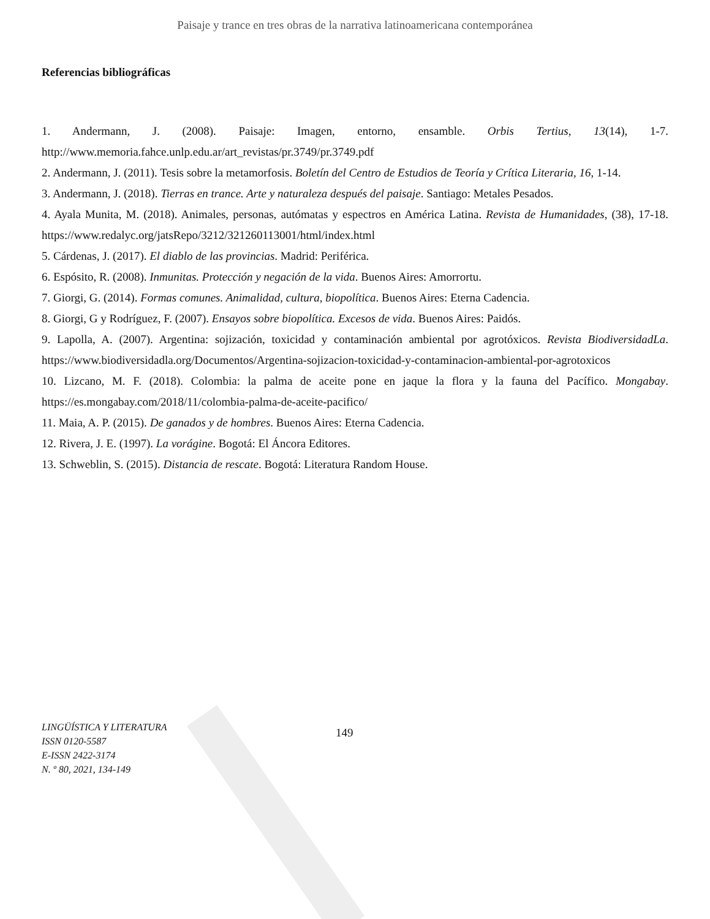Paisaje y trance en tres obras de la narrativa latinoamericana contemporánea
Referencias bibliográficas
1. Andermann, J. (2008). Paisaje: Imagen, entorno, ensamble. Orbis Tertius, 13(14), 1-7. http://www.memoria.fahce.unlp.edu.ar/art_revistas/pr.3749/pr.3749.pdf
2. Andermann, J. (2011). Tesis sobre la metamorfosis. Boletín del Centro de Estudios de Teoría y Crítica Literaria, 16, 1-14.
3. Andermann, J. (2018). Tierras en trance. Arte y naturaleza después del paisaje. Santiago: Metales Pesados.
4. Ayala Munita, M. (2018). Animales, personas, autómatas y espectros en América Latina. Revista de Humanidades, (38), 17-18. https://www.redalyc.org/jatsRepo/3212/321260113001/html/index.html
5. Cárdenas, J. (2017). El diablo de las provincias. Madrid: Periférica.
6. Espósito, R. (2008). Inmunitas. Protección y negación de la vida. Buenos Aires: Amorrortu.
7. Giorgi, G. (2014). Formas comunes. Animalidad, cultura, biopolítica. Buenos Aires: Eterna Cadencia.
8. Giorgi, G y Rodríguez, F. (2007). Ensayos sobre biopolítica. Excesos de vida. Buenos Aires: Paidós.
9. Lapolla, A. (2007). Argentina: sojización, toxicidad y contaminación ambiental por agrotóxicos. Revista BiodiversidadLa. https://www.biodiversidadla.org/Documentos/Argentina-sojizacion-toxicidad-y-contaminacion-ambiental-por-agrotoxicos
10. Lizcano, M. F. (2018). Colombia: la palma de aceite pone en jaque la flora y la fauna del Pacífico. Mongabay. https://es.mongabay.com/2018/11/colombia-palma-de-aceite-pacifico/
11. Maia, A. P. (2015). De ganados y de hombres. Buenos Aires: Eterna Cadencia.
12. Rivera, J. E. (1997). La vorágine. Bogotá: El Áncora Editores.
13. Schweblin, S. (2015). Distancia de rescate. Bogotá: Literatura Random House.
LINGÜÍSTICA Y LITERATURA
ISSN 0120-5587
E-ISSN 2422-3174
N. º 80, 2021, 134-149
149